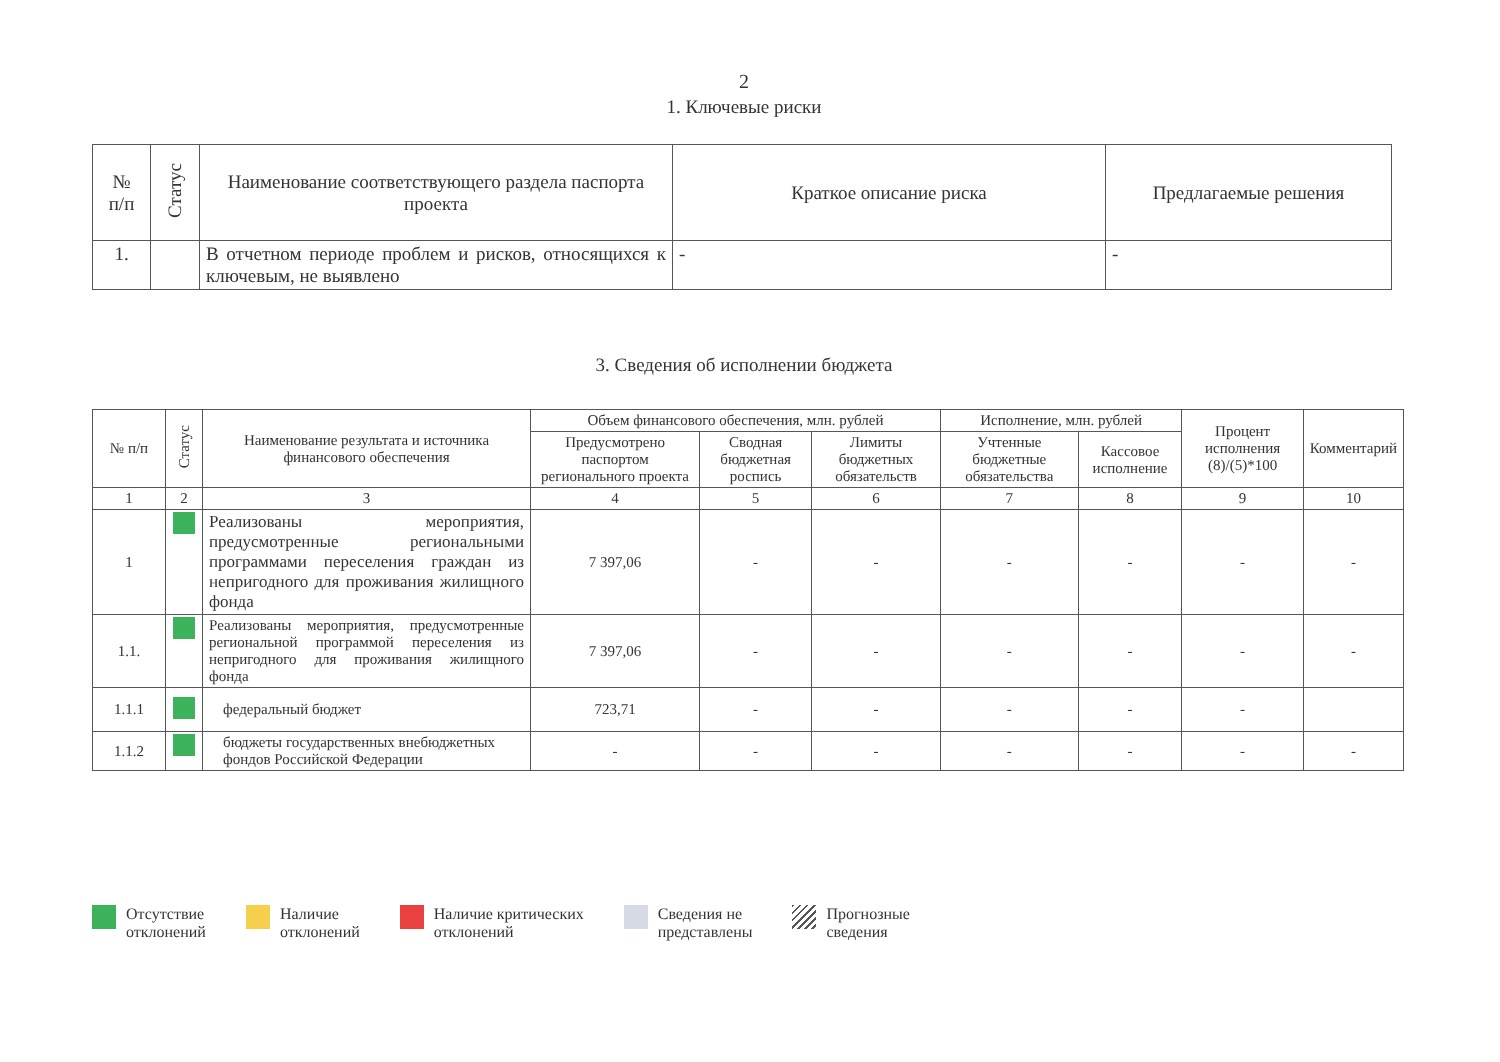2
1. Ключевые риски
| № п/п | Статус | Наименование соответствующего раздела паспорта проекта | Краткое описание риска | Предлагаемые решения |
| --- | --- | --- | --- | --- |
| 1. | | В отчетном периоде проблем и рисков, относящихся к ключевым, не выявлено | - | - |
3. Сведения об исполнении бюджета
| № п/п | Статус | Наименование результата и источника финансового обеспечения | Объем финансового обеспечения, млн. рублей | | | Исполнение, млн. рублей | | Процент исполнения (8)/(5)*100 | Комментарий |
| --- | --- | --- | --- | --- | --- | --- | --- | --- | --- |
| | | | Предусмотрено паспортом регионального проекта | Сводная бюджетная роспись | Лимиты бюджетных обязательств | Учтенные бюджетные обязательства | Кассовое исполнение | | |
| 1 | 2 | 3 | 4 | 5 | 6 | 7 | 8 | 9 | 10 |
| 1 | | Реализованы мероприятия, предусмотренные региональными программами переселения граждан из непригодного для проживания жилищного фонда | 7 397,06 | - | - | - | - | - | - |
| 1.1. | | Реализованы мероприятия, предусмотренные региональной программой переселения из непригодного для проживания жилищного фонда | 7 397,06 | - | - | - | - | - | - |
| 1.1.1 | | федеральный бюджет | 723,71 | - | - | - | - | - | |
| 1.1.2 | | бюджеты государственных внебюджетных фондов Российской Федерации | - | - | - | - | - | - | - |
Отсутствие
отклонений
Наличие
отклонений
Наличие критических
отклонений
Сведения не
представлены
Прогнозные
сведения